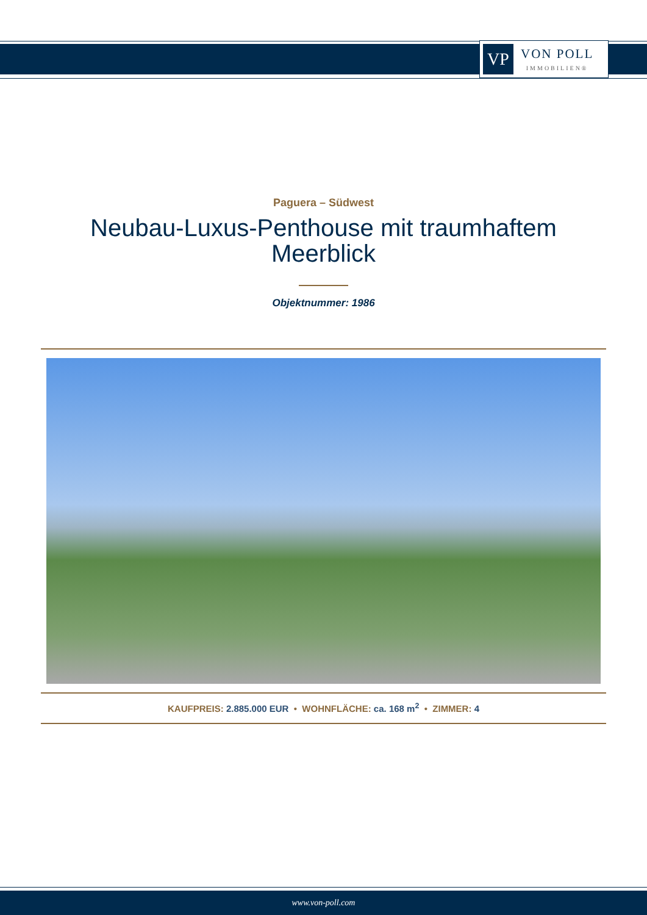VP
VON POLL
IMMOBILIEN®
Paguera – Südwest
Neubau-Luxus-Penthouse mit traumhaftem
Meerblick
Objektnummer: 1986
KAUFPREIS: 2.885.000 EUR • WOHNFLÄCHE: ca. 168 m<sup>2</sup> • ZIMMER: 4
www.von-poll.com